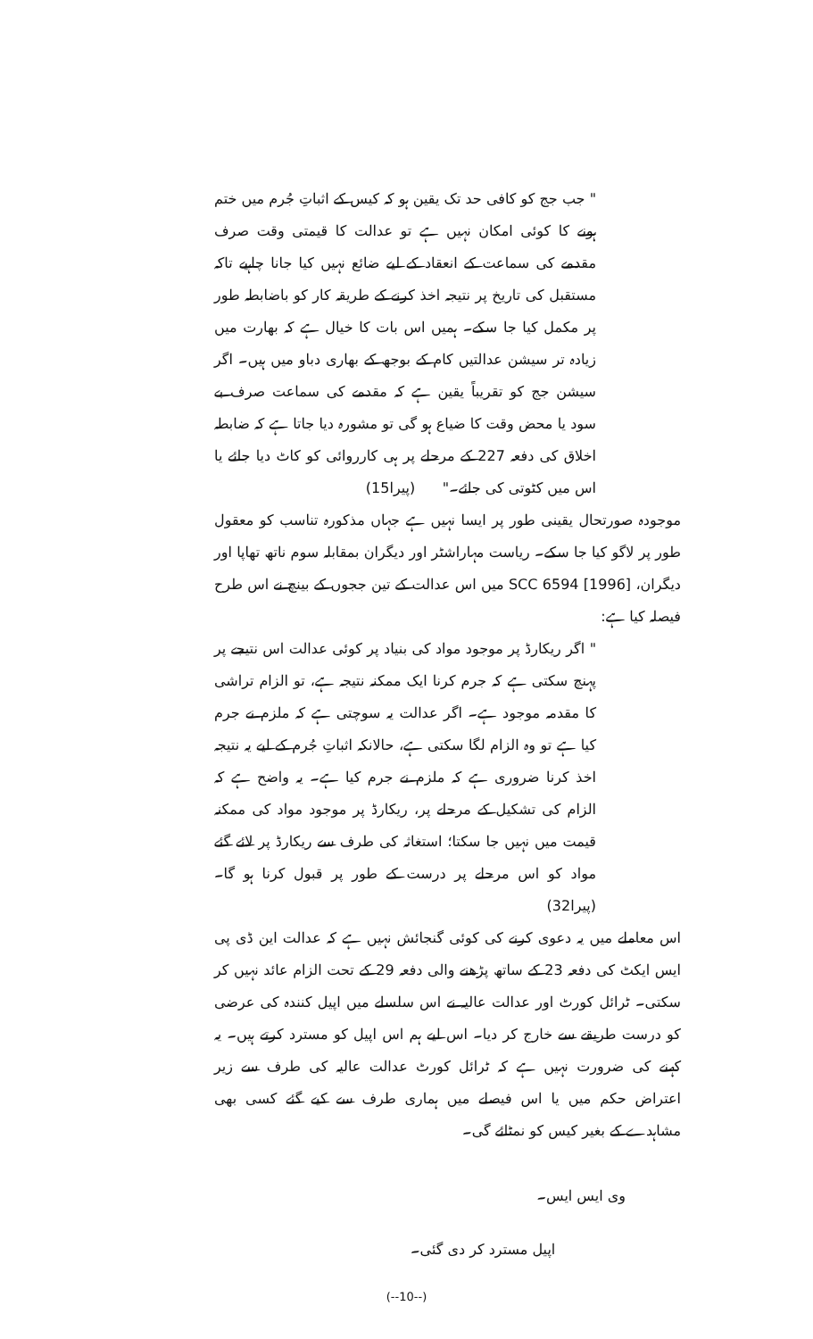" جب جج کو کافی حد تک یقین ہو کہ کیس کے اثباتِ جُرم میں ختم ہونے کا کوئی امکان نہیں ہے تو عدالت کا قیمتی وقت صرف مقدمے کی سماعت کے انعقاد کے لیے ضائع نہیں کیا جانا چاہیے تاکہ مستقبل کی تاریخ پر نتیجہ اخذ کرنے کے طریقہ کار کو باضابطہ طور پر مکمل کیا جا سکے۔ ہمیں اس بات کا خیال ہے کہ بھارت میں زیادہ تر سیشن عدالتیں کام کے بوجھ کے بھاری دباو میں ہیں۔ اگر سیشن جج کو تقریباً یقین ہے کہ مقدمے کی سماعت صرف بے سود یا محض وقت کا ضیاع ہو گی تو مشورہ دیا جاتا ہے کہ ضابطہ اخلاق کی دفعہ 227 کے مرحلے پر ہی کارروائی کو کاٹ دیا جائے یا اس میں کٹوتی کی جائے۔" (پیرا15)
موجودہ صورتحال یقینی طور پر ایسا نہیں ہے جہاں مذکورہ تناسب کو معقول طور پر لاگو کیا جا سکے۔ ریاست مہاراشٹر اور دیگران بمقابلہ سوم ناتھ تھاپا اور دیگران، [1996] 6594 SCC میں اس عدالت کے تین ججوں کے بینچ نے اس طرح فیصلہ کیا ہے:
" اگر ریکارڈ پر موجود مواد کی بنیاد پر کوئی عدالت اس نتیجے پر پہنچ سکتی ہے کہ جرم کرنا ایک ممکنہ نتیجہ ہے، تو الزام تراشی کا مقدمہ موجود ہے۔ اگر عدالت یہ سوچتی ہے کہ ملزم نے جرم کیا ہے تو وہ الزام لگا سکتی ہے، حالانکہ اثباتِ جُرم کے لیے یہ نتیجہ اخذ کرنا ضروری ہے کہ ملزم نے جرم کیا ہے۔ یہ واضح ہے کہ الزام کی تشکیل کے مرحلے پر، ریکارڈ پر موجود مواد کی ممکنہ قیمت میں نہیں جا سکتا؛ استغاثہ کی طرف سے ریکارڈ پر لائے گئے مواد کو اس مرحلے پر درست کے طور پر قبول کرنا ہو گا۔ (پیرا32)
اس معاملے میں یہ دعوی کرنے کی کوئی گنجائش نہیں ہے کہ عدالت این ڈی پی ایس ایکٹ کی دفعہ 23 کے ساتھ پڑھنے والی دفعہ 29 کے تحت الزام عائد نہیں کر سکتی۔ ٹرائل کورٹ اور عدالت عالیہ نے اس سلسلے میں اپیل کنندہ کی عرضی کو درست طریقے سے خارج کر دیا۔ اس لیے ہم اس اپیل کو مسترد کرتے ہیں۔ یہ کہنے کی ضرورت نہیں ہے کہ ٹرائل کورٹ عدالت عالیہ کی طرف سے زیر اعتراض حکم میں یا اس فیصلے میں ہماری طرف سے کیے گئے کسی بھی مشاہدے کے بغیر کیس کو نمٹائے گی۔
وی ایس ایس۔
اپیل مسترد کر دی گئی۔
(--10--)